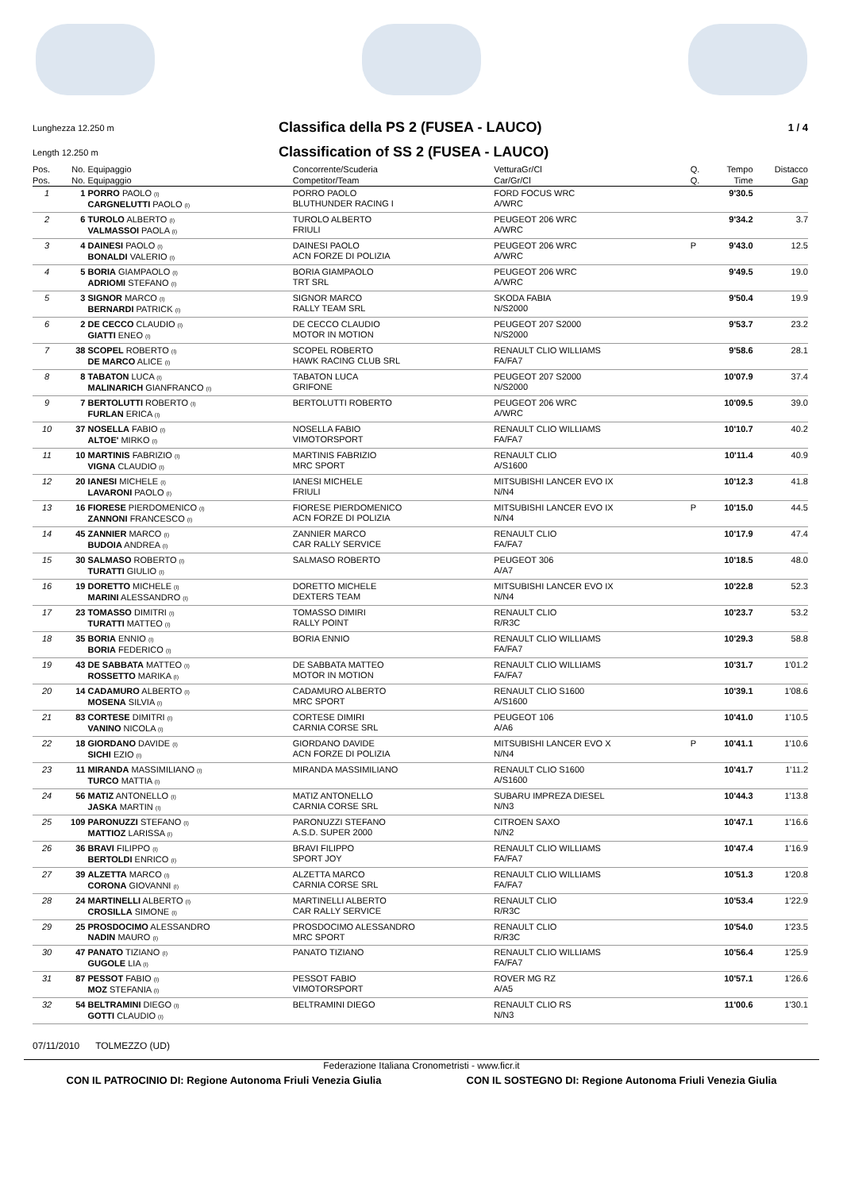Lunghezza 12.250 m
Classifica della PS 2 (FUSEA - LAUCO)
1 / 4
Length 12.250 m
Classification of SS 2 (FUSEA - LAUCO)
| Pos. | No. | Equipaggio | Concorrente/Scuderia | VetturaGr/Cl | Q. | Tempo | Distacco |
| --- | --- | --- | --- | --- | --- | --- | --- |
| Pos. | No. | Equipaggio | Competitor/Team | Car/Gr/Cl | Q. | Time | Gap |
| 1 | 1 | PORRO PAOLO (I) CARGNELUTTI PAOLO (I) | PORRO PAOLO BLUTHUNDER RACING I | FORD FOCUS WRC A/WRC | | 9'30.5 | |
| 2 | 6 | TUROLO ALBERTO (I) VALMASSOI PAOLA (I) | TUROLO ALBERTO FRIULI | PEUGEOT 206 WRC A/WRC | | 9'34.2 | 3.7 |
| 3 | 4 | DAINESI PAOLO (I) BONALDI VALERIO (I) | DAINESI PAOLO ACN FORZE DI POLIZIA | PEUGEOT 206 WRC A/WRC | P | 9'43.0 | 12.5 |
| 4 | 5 | BORIA GIAMPAOLO (I) ADRIOMI STEFANO (I) | BORIA GIAMPAOLO TRT SRL | PEUGEOT 206 WRC A/WRC | | 9'49.5 | 19.0 |
| 5 | 3 | SIGNOR MARCO (I) BERNARDI PATRICK (I) | SIGNOR MARCO RALLY TEAM SRL | SKODA FABIA N/S2000 | | 9'50.4 | 19.9 |
| 6 | 2 | DE CECCO CLAUDIO (I) GIATTI ENEO (I) | DE CECCO CLAUDIO MOTOR IN MOTION | PEUGEOT 207 S2000 N/S2000 | | 9'53.7 | 23.2 |
| 7 | 38 | SCOPEL ROBERTO (I) DE MARCO ALICE (I) | SCOPEL ROBERTO HAWK RACING CLUB SRL | RENAULT CLIO WILLIAMS FA/FA7 | | 9'58.6 | 28.1 |
| 8 | 8 | TABATON LUCA (I) MALINARICH GIANFRANCO (I) | TABATON LUCA GRIFONE | PEUGEOT 207 S2000 N/S2000 | | 10'07.9 | 37.4 |
| 9 | 7 | BERTOLUTTI ROBERTO (I) FURLAN ERICA (I) | BERTOLUTTI ROBERTO | PEUGEOT 206 WRC A/WRC | | 10'09.5 | 39.0 |
| 10 | 37 | NOSELLA FABIO (I) ALTOE' MIRKO (I) | NOSELLA FABIO VIMOTORSPORT | RENAULT CLIO WILLIAMS FA/FA7 | | 10'10.7 | 40.2 |
| 11 | 10 | MARTINIS FABRIZIO (I) VIGNA CLAUDIO (I) | MARTINIS FABRIZIO MRC SPORT | RENAULT CLIO A/S1600 | | 10'11.4 | 40.9 |
| 12 | 20 | IANESI MICHELE (I) LAVARONI PAOLO (I) | IANESI MICHELE FRIULI | MITSUBISHI LANCER EVO IX N/N4 | | 10'12.3 | 41.8 |
| 13 | 16 | FIORESE PIERDOMENICO (I) ZANNONI FRANCESCO (I) | FIORESE PIERDOMENICO ACN FORZE DI POLIZIA | MITSUBISHI LANCER EVO IX N/N4 | P | 10'15.0 | 44.5 |
| 14 | 45 | ZANNIER MARCO (I) BUDOIA ANDREA (I) | ZANNIER MARCO CAR RALLY SERVICE | RENAULT CLIO FA/FA7 | | 10'17.9 | 47.4 |
| 15 | 30 | SALMASO ROBERTO (I) TURATTI GIULIO (I) | SALMASO ROBERTO | PEUGEOT 306 A/A7 | | 10'18.5 | 48.0 |
| 16 | 19 | DORETTO MICHELE (I) MARINI ALESSANDRO (I) | DORETTO MICHELE DEXTERS TEAM | MITSUBISHI LANCER EVO IX N/N4 | | 10'22.8 | 52.3 |
| 17 | 23 | TOMASSO DIMITRI (I) TURATTI MATTEO (I) | TOMASSO DIMIRI RALLY POINT | RENAULT CLIO R/R3C | | 10'23.7 | 53.2 |
| 18 | 35 | BORIA ENNIO (I) BORIA FEDERICO (I) | BORIA ENNIO | RENAULT CLIO WILLIAMS FA/FA7 | | 10'29.3 | 58.8 |
| 19 | 43 | DE SABBATA MATTEO (I) ROSSETTO MARIKA (I) | DE SABBATA MATTEO MOTOR IN MOTION | RENAULT CLIO WILLIAMS FA/FA7 | | 10'31.7 | 1'01.2 |
| 20 | 14 | CADAMURO ALBERTO (I) MOSENA SILVIA (I) | CADAMURO ALBERTO MRC SPORT | RENAULT CLIO S1600 A/S1600 | | 10'39.1 | 1'08.6 |
| 21 | 83 | CORTESE DIMITRI (I) VANINO NICOLA (I) | CORTESE DIMIRI CARNIA CORSE SRL | PEUGEOT 106 A/A6 | | 10'41.0 | 1'10.5 |
| 22 | 18 | GIORDANO DAVIDE (I) SICHI EZIO (I) | GIORDANO DAVIDE ACN FORZE DI POLIZIA | MITSUBISHI LANCER EVO X N/N4 | P | 10'41.1 | 1'10.6 |
| 23 | 11 | MIRANDA MASSIMILIANO (I) TURCO MATTIA (I) | MIRANDA MASSIMILIANO | RENAULT CLIO S1600 A/S1600 | | 10'41.7 | 1'11.2 |
| 24 | 56 | MATIZ ANTONELLO (I) JASKA MARTIN (I) | MATIZ ANTONELLO CARNIA CORSE SRL | SUBARU IMPREZA DIESEL N/N3 | | 10'44.3 | 1'13.8 |
| 25 | 109 | PARONUZZI STEFANO (I) MATTIOZ LARISSA (I) | PARONUZZI STEFANO A.S.D. SUPER 2000 | CITROEN SAXO N/N2 | | 10'47.1 | 1'16.6 |
| 26 | 36 | BRAVI FILIPPO (I) BERTOLDI ENRICO (I) | BRAVI FILIPPO SPORT JOY | RENAULT CLIO WILLIAMS FA/FA7 | | 10'47.4 | 1'16.9 |
| 27 | 39 | ALZETTA MARCO (I) CORONA GIOVANNI (I) | ALZETTA MARCO CARNIA CORSE SRL | RENAULT CLIO WILLIAMS FA/FA7 | | 10'51.3 | 1'20.8 |
| 28 | 24 | MARTINELLI ALBERTO (I) CROSILLA SIMONE (I) | MARTINELLI ALBERTO CAR RALLY SERVICE | RENAULT CLIO R/R3C | | 10'53.4 | 1'22.9 |
| 29 | 25 | PROSDOCIMO ALESSANDRO NADIN MAURO (I) | PROSDOCIMO ALESSANDRO MRC SPORT | RENAULT CLIO R/R3C | | 10'54.0 | 1'23.5 |
| 30 | 47 | PANATO TIZIANO (I) GUGOLE LIA (I) | PANATO TIZIANO | RENAULT CLIO WILLIAMS FA/FA7 | | 10'56.4 | 1'25.9 |
| 31 | 87 | PESSOT FABIO (I) MOZ STEFANIA (I) | PESSOT FABIO VIMOTORSPORT | ROVER MG RZ A/A5 | | 10'57.1 | 1'26.6 |
| 32 | 54 | BELTRAMINI DIEGO (I) GOTTI CLAUDIO (I) | BELTRAMINI DIEGO | RENAULT CLIO RS N/N3 | | 11'00.6 | 1'30.1 |
07/11/2010 TOLMEZZO (UD)
Federazione Italiana Cronometristi - www.ficr.it
CON IL PATROCINIO DI: Regione Autonoma Friuli Venezia Giulia CON IL SOSTEGNO DI: Regione Autonoma Friuli Venezia Giulia